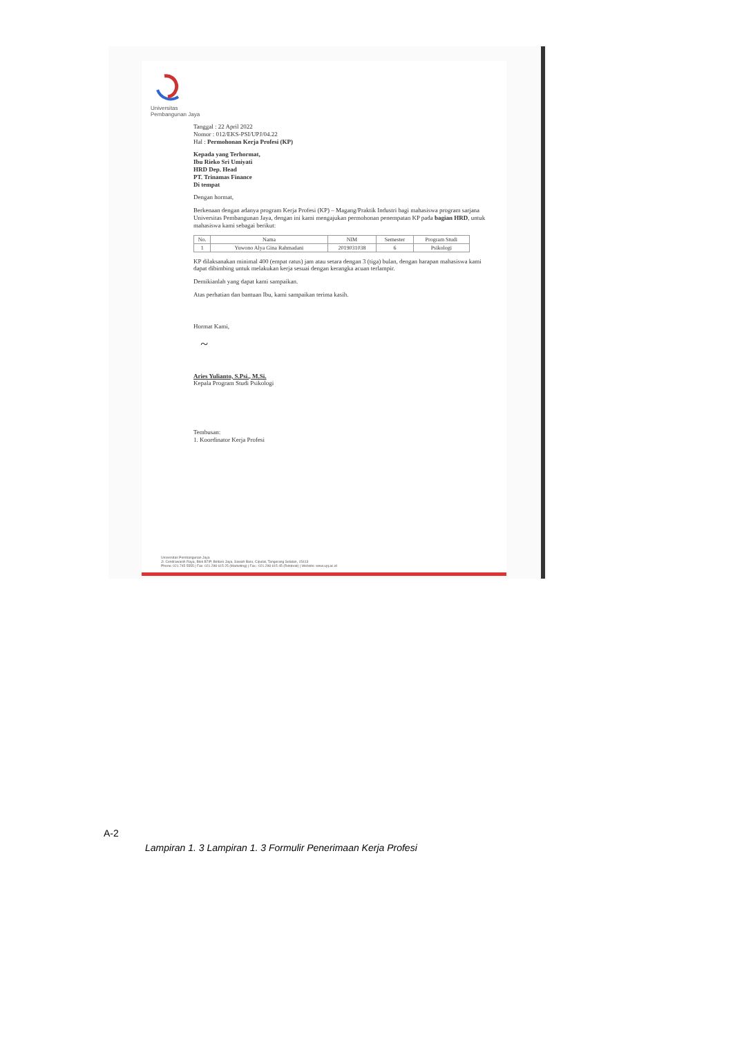Universitas
Pembangunan Jaya
Tanggal : 22 April 2022
Nomor : 012/EKS-PSI/UPJ/04.22
Hal : Permohonan Kerja Profesi (KP)
Kepada yang Terhormat,
Ibu Rieko Sri Umiyati
HRD Dep. Head
PT. Trinamas Finance
Di tempat
Dengan hormat,
Berkenaan dengan adanya program Kerja Profesi (KP) – Magang/Praktik Industri bagi mahasiswa program sarjana Universitas Pembangunan Jaya, dengan ini kami mengajukan permohonan penempatan KP pada bagian HRD, untuk mahasiswa kami sebagai berikut:
| No. | Nama | NIM | Semester | Program Studi |
| --- | --- | --- | --- | --- |
| 1 | Yuwono Alya Gina Rahmadani | 2019031038 | 6 | Psikologi |
KP dilaksanakan minimal 400 (empat ratus) jam atau setara dengan 3 (tiga) bulan, dengan harapan mahasiswa kami dapat dibimbing untuk melakukan kerja sesuai dengan kerangka acuan terlampir.
Demikianlah yang dapat kami sampaikan.
Atas perhatian dan bantuan Ibu, kami sampaikan terima kasih.
Hormat Kami,
~
Aries Yulianto, S.Psi., M.Si.
Kepala Program Studi Psikologi
Tembusan:
1. Koordinator Kerja Profesi
Universitas Pembangunan Jaya
Jl. Cendrawasih Raya, Blok B7/P, Bintaro Jaya, Sawah Baru, Ciputat, Tangerang Selatan, 15413
Phone: 021.745 5555 | Fax: 021.298 615 25 (Marketing) | Fax.: 021.298 615 45 (Rektorat) | Website: www.upj.ac.id
A-2
Lampiran 1. 3 Lampiran 1. 3 Formulir Penerimaan Kerja Profesi